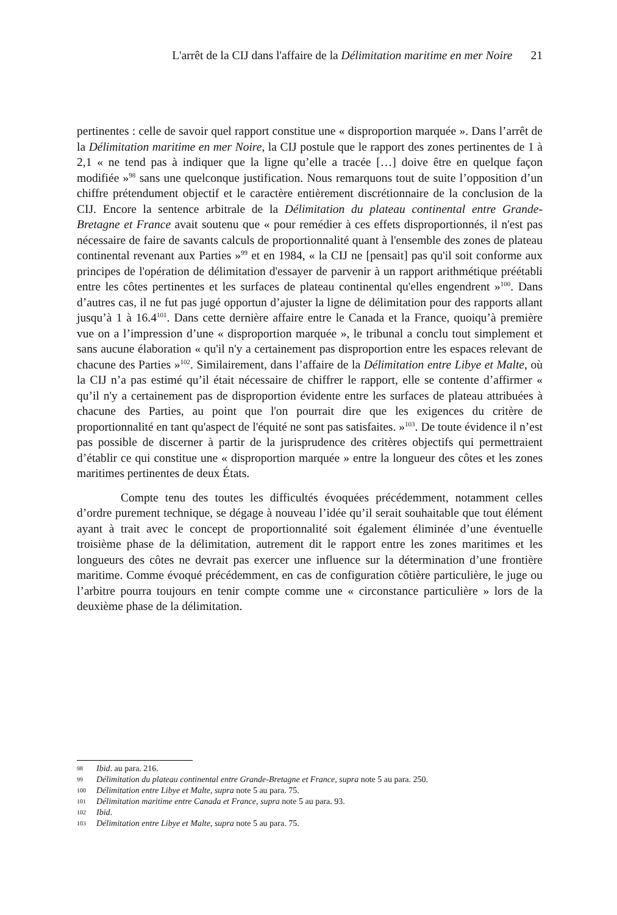L'arrêt de la CIJ dans l'affaire de la Délimitation maritime en mer Noire 21
pertinentes : celle de savoir quel rapport constitue une « disproportion marquée ». Dans l’arrêt de la Délimitation maritime en mer Noire, la CIJ postule que le rapport des zones pertinentes de 1 à 2,1 « ne tend pas à indiquer que la ligne qu’elle a tracée […] doive être en quelque façon modifiée »<sup>98</sup> sans une quelconque justification. Nous remarquons tout de suite l’opposition d’un chiffre prétendument objectif et le caractère entièrement discrétionnaire de la conclusion de la CIJ. Encore la sentence arbitrale de la Délimitation du plateau continental entre Grande-Bretagne et France avait soutenu que « pour remédier à ces effets disproportionnés, il n'est pas nécessaire de faire de savants calculs de proportionnalité quant à l'ensemble des zones de plateau continental revenant aux Parties »<sup>99</sup> et en 1984, « la CIJ ne [pensait] pas qu'il soit conforme aux principes de l'opération de délimitation d'essayer de parvenir à un rapport arithmétique préétabli entre les côtes pertinentes et les surfaces de plateau continental qu'elles engendrent »<sup>100</sup>. Dans d’autres cas, il ne fut pas jugé opportun d’ajuster la ligne de délimitation pour des rapports allant jusqu’à 1 à 16.4<sup>101</sup>. Dans cette dernière affaire entre le Canada et la France, quoiqu’à première vue on a l’impression d’une « disproportion marquée », le tribunal a conclu tout simplement et sans aucune élaboration « qu'il n'y a certainement pas disproportion entre les espaces relevant de chacune des Parties »<sup>102</sup>. Similairement, dans l’affaire de la Délimitation entre Libye et Malte, où la CIJ n’a pas estimé qu’il était nécessaire de chiffrer le rapport, elle se contente d’affirmer « qu’il n'y a certainement pas de disproportion évidente entre les surfaces de plateau attribuées à chacune des Parties, au point que l'on pourrait dire que les exigences du critère de proportionnalité en tant qu'aspect de l'équité ne sont pas satisfaites. »<sup>103</sup>. De toute évidence il n’est pas possible de discerner à partir de la jurisprudence des critères objectifs qui permettraient d’établir ce qui constitue une « disproportion marquée » entre la longueur des côtes et les zones maritimes pertinentes de deux États.
Compte tenu des toutes les difficultés évoquées précédemment, notamment celles d’ordre purement technique, se dégage à nouveau l’idée qu’il serait souhaitable que tout élément ayant à trait avec le concept de proportionnalité soit également éliminée d’une éventuelle troisième phase de la délimitation, autrement dit le rapport entre les zones maritimes et les longueurs des côtes ne devrait pas exercer une influence sur la détermination d’une frontière maritime. Comme évoqué précédemment, en cas de configuration côtière particulière, le juge ou l’arbitre pourra toujours en tenir compte comme une « circonstance particulière » lors de la deuxième phase de la délimitation.
98 Ibid. au para. 216.
99 Délimitation du plateau continental entre Grande-Bretagne et France, supra note 5 au para. 250.
100 Délimitation entre Libye et Malte, supra note 5 au para. 75.
101 Délimitation maritime entre Canada et France, supra note 5 au para. 93.
102 Ibid.
103 Délimitation entre Libye et Malte, supra note 5 au para. 75.